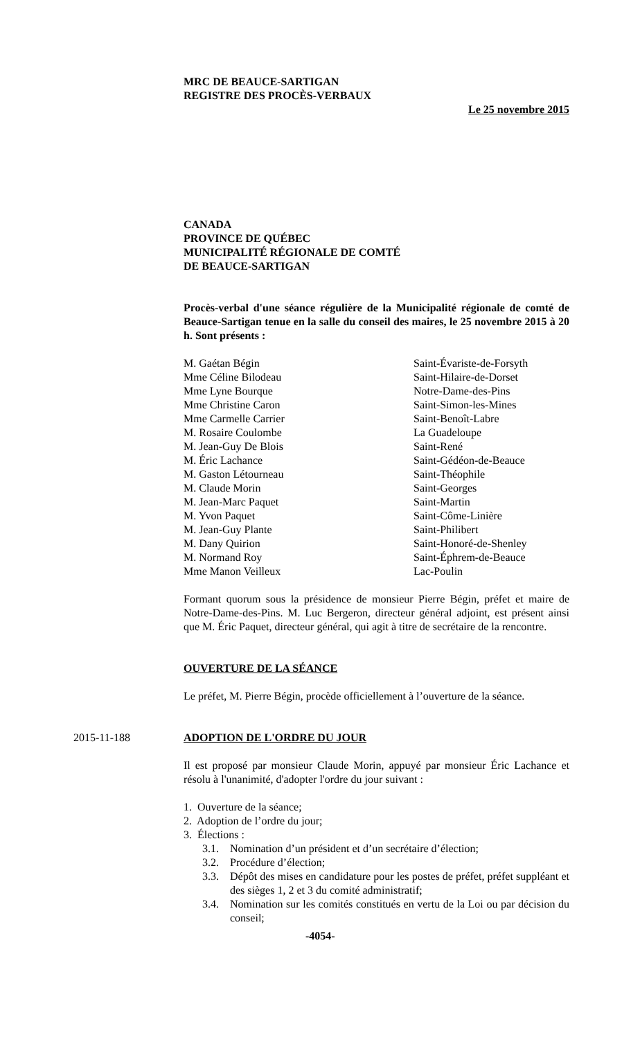MRC DE BEAUCE-SARTIGAN
REGISTRE DES PROCÈS-VERBAUX
Le 25 novembre 2015
CANADA
PROVINCE DE QUÉBEC
MUNICIPALITÉ RÉGIONALE DE COMTÉ
DE BEAUCE-SARTIGAN
Procès-verbal d'une séance régulière de la Municipalité régionale de comté de Beauce-Sartigan tenue en la salle du conseil des maires, le 25 novembre 2015 à 20 h. Sont présents :
| M. Gaétan Bégin | Saint-Évariste-de-Forsyth |
| Mme Céline Bilodeau | Saint-Hilaire-de-Dorset |
| Mme Lyne Bourque | Notre-Dame-des-Pins |
| Mme Christine Caron | Saint-Simon-les-Mines |
| Mme Carmelle Carrier | Saint-Benoît-Labre |
| M. Rosaire Coulombe | La Guadeloupe |
| M. Jean-Guy De Blois | Saint-René |
| M. Éric Lachance | Saint-Gédéon-de-Beauce |
| M. Gaston Létourneau | Saint-Théophile |
| M. Claude Morin | Saint-Georges |
| M. Jean-Marc Paquet | Saint-Martin |
| M. Yvon Paquet | Saint-Côme-Linière |
| M. Jean-Guy Plante | Saint-Philibert |
| M. Dany Quirion | Saint-Honoré-de-Shenley |
| M. Normand Roy | Saint-Éphrem-de-Beauce |
| Mme Manon Veilleux | Lac-Poulin |
Formant quorum sous la présidence de monsieur Pierre Bégin, préfet et maire de Notre-Dame-des-Pins. M. Luc Bergeron, directeur général adjoint, est présent ainsi que M. Éric Paquet, directeur général, qui agit à titre de secrétaire de la rencontre.
OUVERTURE DE LA SÉANCE
Le préfet, M. Pierre Bégin, procède officiellement à l’ouverture de la séance.
2015-11-188 ADOPTION DE L'ORDRE DU JOUR
Il est proposé par monsieur Claude Morin, appuyé par monsieur Éric Lachance et résolu à l'unanimité, d'adopter l'ordre du jour suivant :
1. Ouverture de la séance;
2. Adoption de l’ordre du jour;
3. Élections :
3.1. Nomination d’un président et d’un secrétaire d’élection;
3.2. Procédure d’élection;
3.3. Dépôt des mises en candidature pour les postes de préfet, préfet suppléant et des sièges 1, 2 et 3 du comité administratif;
3.4. Nomination sur les comités constitués en vertu de la Loi ou par décision du conseil;
-4054-